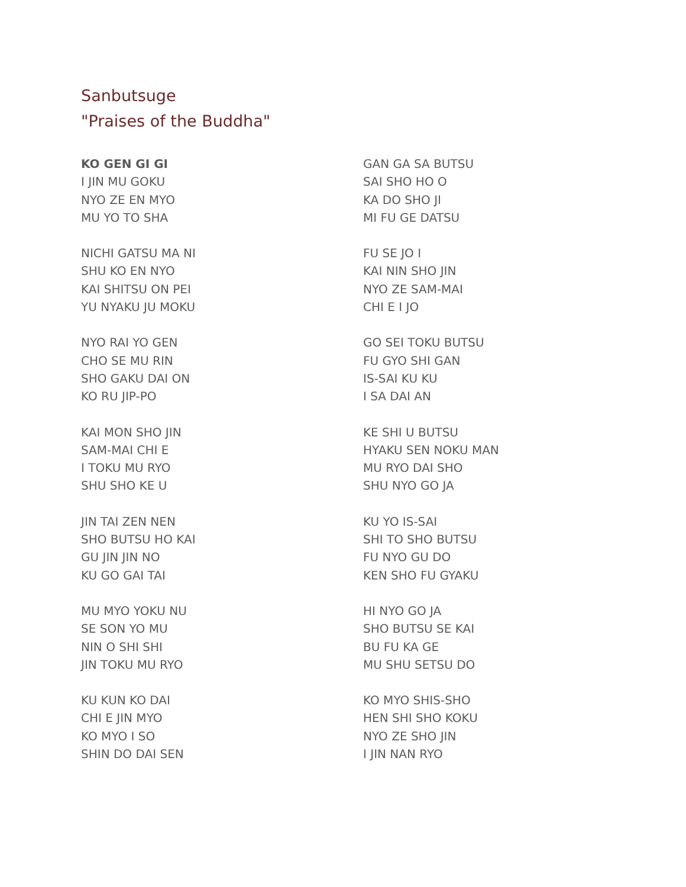Sanbutsuge
"Praises of the Buddha"
KO GEN GI GI
I JIN MU GOKU
NYO ZE EN MYO
MU YO TO SHA
NICHI GATSU MA NI
SHU KO EN NYO
KAI SHITSU ON PEI
YU NYAKU JU MOKU
NYO RAI YO GEN
CHO SE MU RIN
SHO GAKU DAI ON
KO RU JIP-PO
KAI MON SHO JIN
SAM-MAI CHI E
I TOKU MU RYO
SHU SHO KE U
JIN TAI ZEN NEN
SHO BUTSU HO KAI
GU JIN JIN NO
KU GO GAI TAI
MU MYO YOKU NU
SE SON YO MU
NIN O SHI SHI
JIN TOKU MU RYO
KU KUN KO DAI
CHI E JIN MYO
KO MYO I SO
SHIN DO DAI SEN
GAN GA SA BUTSU
SAI SHO HO O
KA DO SHO JI
MI FU GE DATSU
FU SE JO I
KAI NIN SHO JIN
NYO ZE SAM-MAI
CHI E I JO
GO SEI TOKU BUTSU
FU GYO SHI GAN
IS-SAI KU KU
I SA DAI AN
KE SHI U BUTSU
HYAKU SEN NOKU MAN
MU RYO DAI SHO
SHU NYO GO JA
KU YO IS-SAI
SHI TO SHO BUTSU
FU NYO GU DO
KEN SHO FU GYAKU
HI NYO GO JA
SHO BUTSU SE KAI
BU FU KA GE
MU SHU SETSU DO
KO MYO SHIS-SHO
HEN SHI SHO KOKU
NYO ZE SHO JIN
I JIN NAN RYO